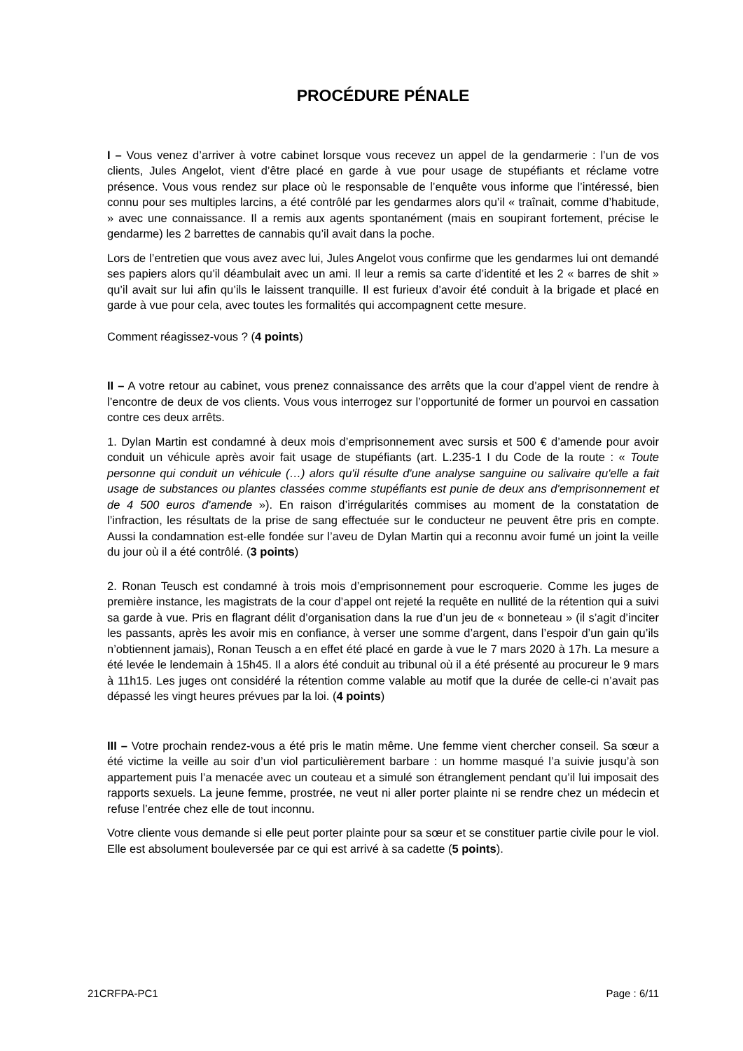PROCÉDURE PÉNALE
I – Vous venez d’arriver à votre cabinet lorsque vous recevez un appel de la gendarmerie : l’un de vos clients, Jules Angelot, vient d’être placé en garde à vue pour usage de stupéfiants et réclame votre présence. Vous vous rendez sur place où le responsable de l’enquête vous informe que l’intéressé, bien connu pour ses multiples larcins, a été contrôlé par les gendarmes alors qu’il « traînait, comme d’habitude, » avec une connaissance. Il a remis aux agents spontanément (mais en soupirant fortement, précise le gendarme) les 2 barrettes de cannabis qu’il avait dans la poche.
Lors de l’entretien que vous avez avec lui, Jules Angelot vous confirme que les gendarmes lui ont demandé ses papiers alors qu’il déambulait avec un ami. Il leur a remis sa carte d’identité et les 2 « barres de shit » qu’il avait sur lui afin qu’ils le laissent tranquille. Il est furieux d’avoir été conduit à la brigade et placé en garde à vue pour cela, avec toutes les formalités qui accompagnent cette mesure.
Comment réagissez-vous ? (4 points)
II – A votre retour au cabinet, vous prenez connaissance des arrêts que la cour d’appel vient de rendre à l’encontre de deux de vos clients. Vous vous interrogez sur l’opportunité de former un pourvoi en cassation contre ces deux arrêts.
1. Dylan Martin est condamné à deux mois d’emprisonnement avec sursis et 500 € d’amende pour avoir conduit un véhicule après avoir fait usage de stupéfiants (art. L.235-1 I du Code de la route : « Toute personne qui conduit un véhicule (…) alors qu'il résulte d'une analyse sanguine ou salivaire qu'elle a fait usage de substances ou plantes classées comme stupéfiants est punie de deux ans d'emprisonnement et de 4 500 euros d'amende »). En raison d’irrégularités commises au moment de la constatation de l’infraction, les résultats de la prise de sang effectuée sur le conducteur ne peuvent être pris en compte. Aussi la condamnation est-elle fondée sur l’aveu de Dylan Martin qui a reconnu avoir fumé un joint la veille du jour où il a été contrôlé. (3 points)
2. Ronan Teusch est condamné à trois mois d’emprisonnement pour escroquerie. Comme les juges de première instance, les magistrats de la cour d’appel ont rejeté la requête en nullité de la rétention qui a suivi sa garde à vue. Pris en flagrant délit d’organisation dans la rue d’un jeu de « bonneteau » (il s’agit d’inciter les passants, après les avoir mis en confiance, à verser une somme d’argent, dans l’espoir d’un gain qu’ils n’obtiennent jamais), Ronan Teusch a en effet été placé en garde à vue le 7 mars 2020 à 17h. La mesure a été levée le lendemain à 15h45. Il a alors été conduit au tribunal où il a été présenté au procureur le 9 mars à 11h15. Les juges ont considéré la rétention comme valable au motif que la durée de celle-ci n’avait pas dépassé les vingt heures prévues par la loi. (4 points)
III – Votre prochain rendez-vous a été pris le matin même. Une femme vient chercher conseil. Sa sœur a été victime la veille au soir d’un viol particulièrement barbare : un homme masqué l’a suivie jusqu’à son appartement puis l’a menacée avec un couteau et a simulé son étranglement pendant qu’il lui imposait des rapports sexuels. La jeune femme, prostrée, ne veut ni aller porter plainte ni se rendre chez un médecin et refuse l’entrée chez elle de tout inconnu.
Votre cliente vous demande si elle peut porter plainte pour sa sœur et se constituer partie civile pour le viol. Elle est absolument bouleversée par ce qui est arrivé à sa cadette (5 points).
21CRFPA-PC1 Page : 6/11